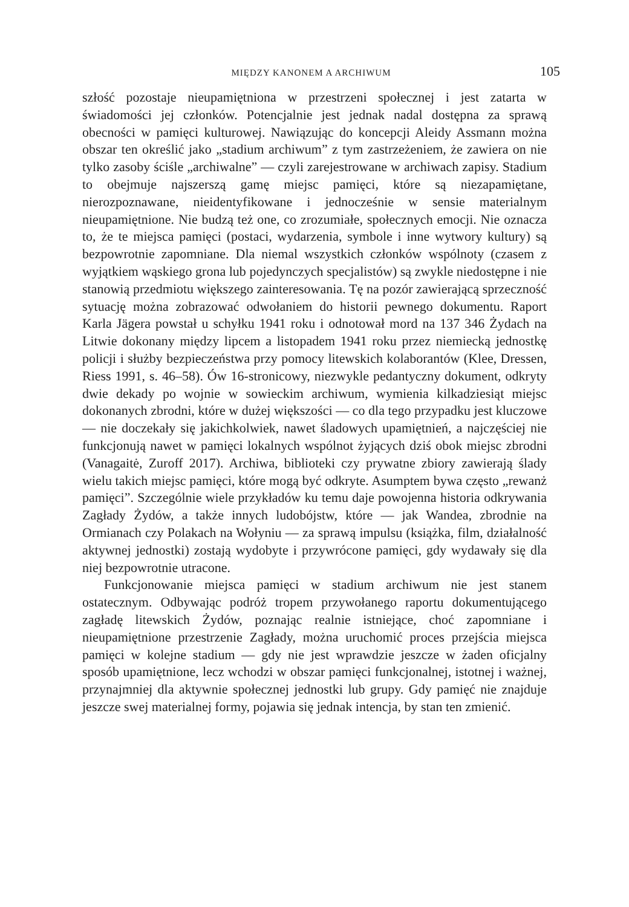MIĘDZY KANONEM A ARCHIWUM 105
szłość pozostaje nieupamiętniona w przestrzeni społecznej i jest zatarta w świadomości jej członków. Potencjalnie jest jednak nadal dostępna za sprawą obecności w pamięci kulturowej. Nawiązując do koncepcji Aleidy Assmann można obszar ten określić jako „stadium archiwum” z tym zastrzeżeniem, że zawiera on nie tylko zasoby ściśle „archiwalne” — czyli zarejestrowane w archiwach zapisy. Stadium to obejmuje najszerszą gamę miejsc pamięci, które są niezapamiętane, nierozpoznawane, nieidentyfikowane i jednocześnie w sensie materialnym nieupamiętnione. Nie budzą też one, co zrozumiałe, społecznych emocji. Nie oznacza to, że te miejsca pamięci (postaci, wydarzenia, symbole i inne wytwory kultury) są bezpowrotnie zapomniane. Dla niemal wszystkich członków wspólnoty (czasem z wyjątkiem wąskiego grona lub pojedynczych specjalistów) są zwykle niedostępne i nie stanowią przedmiotu większego zainteresowania. Tę na pozór zawierającą sprzeczność sytuację można zobrazować odwołaniem do historii pewnego dokumentu. Raport Karla Jägera powstał u schyłku 1941 roku i odnotował mord na 137 346 Żydach na Litwie dokonany między lipcem a listopadem 1941 roku przez niemiecką jednostkę policji i służby bezpieczeństwa przy pomocy litewskich kolaborantów (Klee, Dressen, Riess 1991, s. 46–58). Ów 16-stronicowy, niezwykle pedantyczny dokument, odkryty dwie dekady po wojnie w sowieckim archiwum, wymienia kilkadziesiąt miejsc dokonanych zbrodni, które w dużej większości — co dla tego przypadku jest kluczowe — nie doczekały się jakichkolwiek, nawet śladowych upamiętnień, a najczęściej nie funkcjonują nawet w pamięci lokalnych wspólnot żyjących dziś obok miejsc zbrodni (Vanagaitė, Zuroff 2017). Archiwa, biblioteki czy prywatne zbiory zawierają ślady wielu takich miejsc pamięci, które mogą być odkryte. Asumptem bywa często „rewanż pamięci”. Szczególnie wiele przykładów ku temu daje powojenna historia odkrywania Zagłady Żydów, a także innych ludobójstw, które — jak Wandea, zbrodnie na Ormianach czy Polakach na Wołyniu — za sprawą impulsu (książka, film, działalność aktywnej jednostki) zostają wydobyte i przywrócone pamięci, gdy wydawały się dla niej bezpowrotnie utracone.
Funkcjonowanie miejsca pamięci w stadium archiwum nie jest stanem ostatecznym. Odbywając podróż tropem przywołanego raportu dokumentującego zagładę litewskich Żydów, poznając realnie istniejące, choć zapomniane i nieupamiętnione przestrzenie Zagłady, można uruchomić proces przejścia miejsca pamięci w kolejne stadium — gdy nie jest wprawdzie jeszcze w żaden oficjalny sposób upamiętnione, lecz wchodzi w obszar pamięci funkcjonalnej, istotnej i ważnej, przynajmniej dla aktywnie społecznej jednostki lub grupy. Gdy pamięć nie znajduje jeszcze swej materialnej formy, pojawia się jednak intencja, by stan ten zmienić.